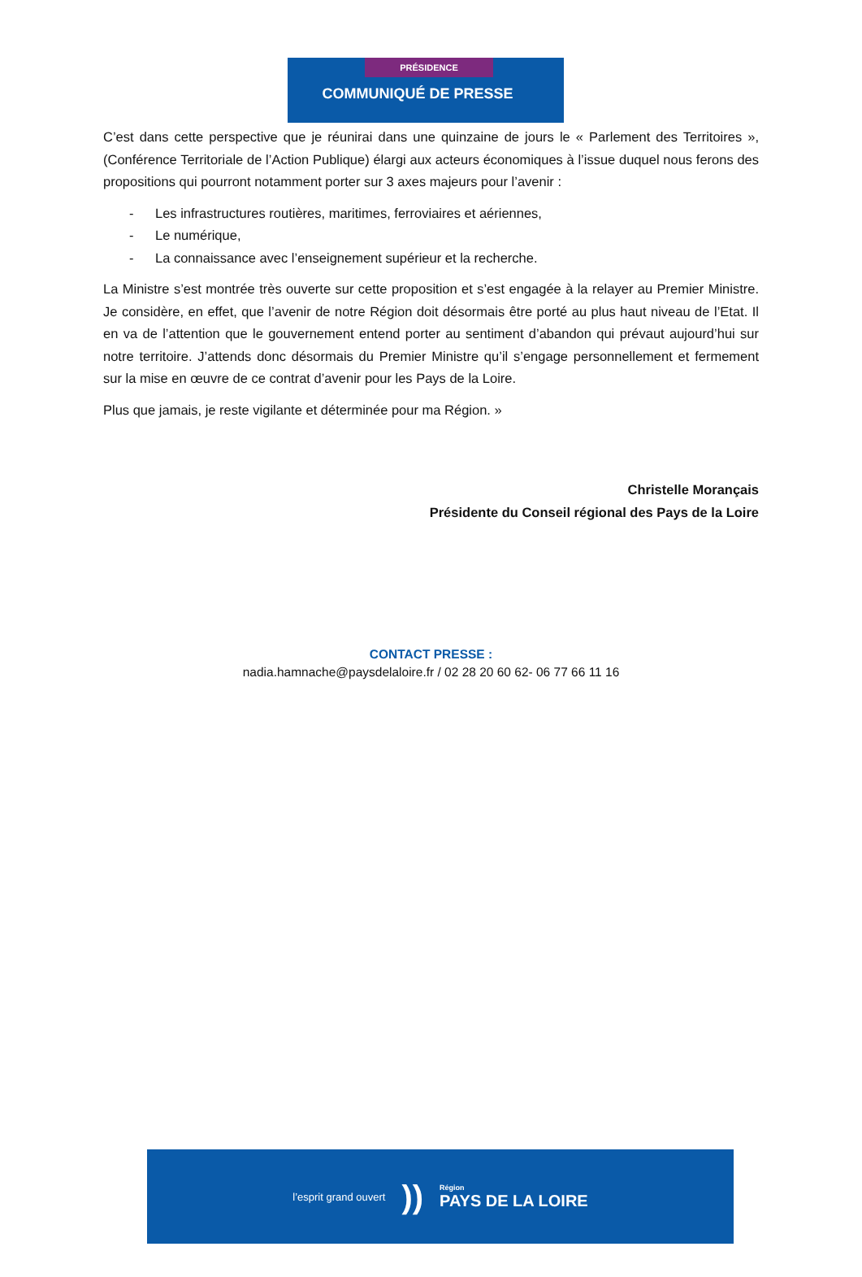PRÉSIDENCE
COMMUNIQUÉ DE PRESSE
C’est dans cette perspective que je réunirai dans une quinzaine de jours le « Parlement des Territoires », (Conférence Territoriale de l’Action Publique) élargi aux acteurs économiques à l’issue duquel nous ferons des propositions qui pourront notamment porter sur 3 axes majeurs pour l’avenir :
- Les infrastructures routières, maritimes, ferroviaires et aériennes,
- Le numérique,
- La connaissance avec l’enseignement supérieur et la recherche.
La Ministre s’est montrée très ouverte sur cette proposition et s’est engagée à la relayer au Premier Ministre. Je considère, en effet, que l’avenir de notre Région doit désormais être porté au plus haut niveau de l’Etat. Il en va de l’attention que le gouvernement entend porter au sentiment d’abandon qui prévaut aujourd’hui sur notre territoire. J’attends donc désormais du Premier Ministre qu’il s’engage personnellement et fermement sur la mise en œuvre de ce contrat d’avenir pour les Pays de la Loire.
Plus que jamais, je reste vigilante et déterminée pour ma Région. »
Christelle Morançais
Présidente du Conseil régional des Pays de la Loire
CONTACT PRESSE :
nadia.hamnache@paysdelaloire.fr / 02 28 20 60 62- 06 77 66 11 16
l’esprit grand ouvert
))
Région
PAYS DE LA LOIRE